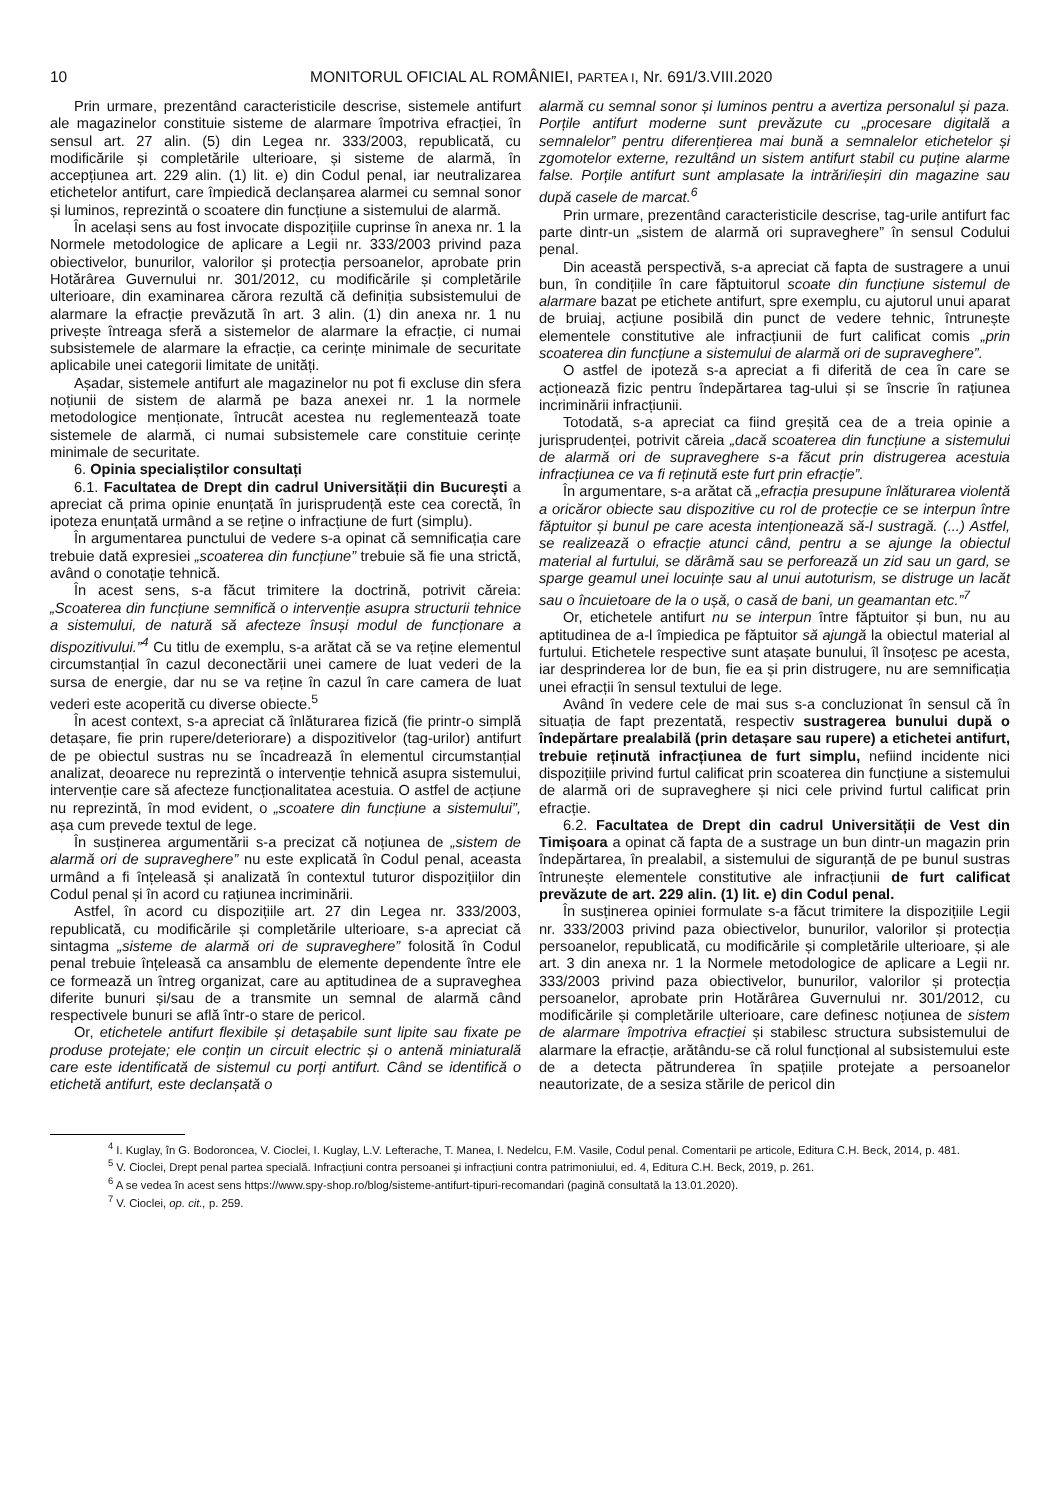10 MONITORUL OFICIAL AL ROMÂNIEI, PARTEA I, Nr. 691/3.VIII.2020
Prin urmare, prezentând caracteristicile descrise, sistemele antifurt ale magazinelor constituie sisteme de alarmare împotriva efracției, în sensul art. 27 alin. (5) din Legea nr. 333/2003, republicată, cu modificările și completările ulterioare, și sisteme de alarmă, în accepțiunea art. 229 alin. (1) lit. e) din Codul penal, iar neutralizarea etichetelor antifurt, care împiedică declanșarea alarmei cu semnal sonor și luminos, reprezintă o scoatere din funcțiune a sistemului de alarmă.
În același sens au fost invocate dispozițiile cuprinse în anexa nr. 1 la Normele metodologice de aplicare a Legii nr. 333/2003 privind paza obiectivelor, bunurilor, valorilor și protecția persoanelor, aprobate prin Hotărârea Guvernului nr. 301/2012, cu modificările și completările ulterioare, din examinarea cărora rezultă că definiția subsistemului de alarmare la efracție prevăzută în art. 3 alin. (1) din anexa nr. 1 nu privește întreaga sferă a sistemelor de alarmare la efracție, ci numai subsistemele de alarmare la efracție, ca cerințe minimale de securitate aplicabile unei categorii limitate de unități.
Așadar, sistemele antifurt ale magazinelor nu pot fi excluse din sfera noțiunii de sistem de alarmă pe baza anexei nr. 1 la normele metodologice menționate, întrucât acestea nu reglementează toate sistemele de alarmă, ci numai subsistemele care constituie cerințe minimale de securitate.
6. Opinia specialiștilor consultați
6.1. Facultatea de Drept din cadrul Universității din București a apreciat că prima opinie enunțată în jurisprudență este cea corectă, în ipoteza enunțată urmând a se reține o infracțiune de furt (simplu).
În argumentarea punctului de vedere s-a opinat că semnificația care trebuie dată expresiei „scoaterea din funcțiune” trebuie să fie una strictă, având o conotație tehnică.
În acest sens, s-a făcut trimitere la doctrină, potrivit căreia: „Scoaterea din funcțiune semnifică o intervenție asupra structurii tehnice a sistemului, de natură să afecteze însuși modul de funcționare a dispozitivului.”<sup>4</sup> Cu titlu de exemplu, s-a arătat că se va reține elementul circumstanțial în cazul deconectării unei camere de luat vederi de la sursa de energie, dar nu se va reține în cazul în care camera de luat vederi este acoperită cu diverse obiecte.<sup>5</sup>
În acest context, s-a apreciat că înlăturarea fizică (fie printr-o simplă detașare, fie prin rupere/deteriorare) a dispozitivelor (tag-urilor) antifurt de pe obiectul sustras nu se încadrează în elementul circumstanțial analizat, deoarece nu reprezintă o intervenție tehnică asupra sistemului, intervenție care să afecteze funcționalitatea acestuia. O astfel de acțiune nu reprezintă, în mod evident, o „scoatere din funcțiune a sistemului”, așa cum prevede textul de lege.
În susținerea argumentării s-a precizat că noțiunea de „sistem de alarmă ori de supraveghere” nu este explicată în Codul penal, aceasta urmând a fi înțeleasă și analizată în contextul tuturor dispozițiilor din Codul penal și în acord cu rațiunea incriminării.
Astfel, în acord cu dispozițiile art. 27 din Legea nr. 333/2003, republicată, cu modificările și completările ulterioare, s-a apreciat că sintagma „sisteme de alarmă ori de supraveghere” folosită în Codul penal trebuie înțeleasă ca ansamblu de elemente dependente între ele ce formează un întreg organizat, care au aptitudinea de a supraveghea diferite bunuri și/sau de a transmite un semnal de alarmă când respectivele bunuri se află într-o stare de pericol.
Or, etichetele antifurt flexibile și detașabile sunt lipite sau fixate pe produse protejate; ele conțin un circuit electric și o antenă miniaturală care este identificată de sistemul cu porți antifurt. Când se identifică o etichetă antifurt, este declanșată o
alarmă cu semnal sonor și luminos pentru a avertiza personalul și paza. Porțile antifurt moderne sunt prevăzute cu „procesare digitală a semnalelor” pentru diferențierea mai bună a semnalelor etichetelor și zgomotelor externe, rezultând un sistem antifurt stabil cu puține alarme false. Porțile antifurt sunt amplasate la intrări/ieșiri din magazine sau după casele de marcat.<sup>6</sup>
Prin urmare, prezentând caracteristicile descrise, tag-urile antifurt fac parte dintr-un „sistem de alarmă ori supraveghere” în sensul Codului penal.
Din această perspectivă, s-a apreciat că fapta de sustragere a unui bun, în condițiile în care făptuitorul scoate din funcțiune sistemul de alarmare bazat pe etichete antifurt, spre exemplu, cu ajutorul unui aparat de bruiaj, acțiune posibilă din punct de vedere tehnic, întrunește elementele constitutive ale infracțiunii de furt calificat comis „prin scoaterea din funcțiune a sistemului de alarmă ori de supraveghere”.
O astfel de ipoteză s-a apreciat a fi diferită de cea în care se acționează fizic pentru îndepărtarea tag-ului și se înscrie în rațiunea incriminării infracțiunii.
Totodată, s-a apreciat ca fiind greșită cea de a treia opinie a jurisprudenței, potrivit căreia „dacă scoaterea din funcțiune a sistemului de alarmă ori de supraveghere s-a făcut prin distrugerea acestuia infracțiunea ce va fi reținută este furt prin efracție”.
În argumentare, s-a arătat că „efracția presupune înlăturarea violentă a oricăror obiecte sau dispozitive cu rol de protecție ce se interpun între făptuitor și bunul pe care acesta intenționează să-l sustragă. (...) Astfel, se realizează o efracție atunci când, pentru a se ajunge la obiectul material al furtului, se dărâmă sau se perforează un zid sau un gard, se sparge geamul unei locuințe sau al unui autoturism, se distruge un lacăt sau o încuietoare de la o ușă, o casă de bani, un geamantan etc.”<sup>7</sup>
Or, etichetele antifurt nu se interpun între făptuitor și bun, nu au aptitudinea de a-l împiedica pe făptuitor să ajungă la obiectul material al furtului. Etichetele respective sunt atașate bunului, îl însoțesc pe acesta, iar desprinderea lor de bun, fie ea și prin distrugere, nu are semnificația unei efracții în sensul textului de lege.
Având în vedere cele de mai sus s-a concluzionat în sensul că în situația de fapt prezentată, respectiv sustragerea bunului după o îndepărtare prealabilă (prin detașare sau rupere) a etichetei antifurt, trebuie reținută infracțiunea de furt simplu, nefiind incidente nici dispozițiile privind furtul calificat prin scoaterea din funcțiune a sistemului de alarmă ori de supraveghere și nici cele privind furtul calificat prin efracție.
6.2. Facultatea de Drept din cadrul Universității de Vest din Timișoara a opinat că fapta de a sustrage un bun dintr-un magazin prin îndepărtarea, în prealabil, a sistemului de siguranță de pe bunul sustras întrunește elementele constitutive ale infracțiunii de furt calificat prevăzute de art. 229 alin. (1) lit. e) din Codul penal.
În susținerea opiniei formulate s-a făcut trimitere la dispozițiile Legii nr. 333/2003 privind paza obiectivelor, bunurilor, valorilor și protecția persoanelor, republicată, cu modificările și completările ulterioare, și ale art. 3 din anexa nr. 1 la Normele metodologice de aplicare a Legii nr. 333/2003 privind paza obiectivelor, bunurilor, valorilor și protecția persoanelor, aprobate prin Hotărârea Guvernului nr. 301/2012, cu modificările și completările ulterioare, care definesc noțiunea de sistem de alarmare împotriva efracției și stabilesc structura subsistemului de alarmare la efracție, arătându-se că rolul funcțional al subsistemului este de a detecta pătrunderea în spațiile protejate a persoanelor neautorizate, de a sesiza stările de pericol din
<sup>4</sup> I. Kuglay, în G. Bodoroncea, V. Cioclei, I. Kuglay, L.V. Lefterache, T. Manea, I. Nedelcu, F.M. Vasile, Codul penal. Comentarii pe articole, Editura C.H. Beck, 2014, p. 481.
<sup>5</sup> V. Cioclei, Drept penal partea specială. Infracțiuni contra persoanei și infracțiuni contra patrimoniului, ed. 4, Editura C.H. Beck, 2019, p. 261.
<sup>6</sup> A se vedea în acest sens https://www.spy-shop.ro/blog/sisteme-antifurt-tipuri-recomandari (pagină consultată la 13.01.2020).
<sup>7</sup> V. Cioclei, op. cit., p. 259.